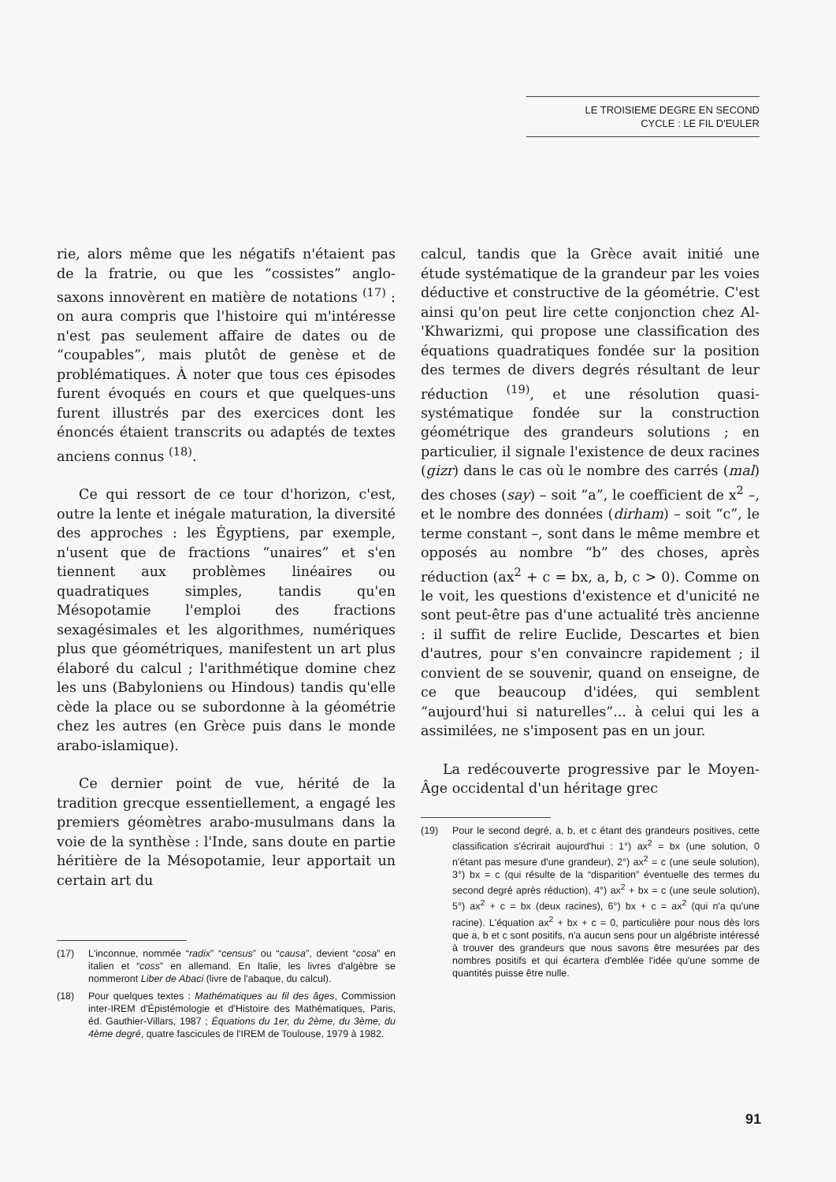LE TROISIEME DEGRE EN SECOND
CYCLE : LE FIL D'EULER
rie, alors même que les négatifs n'étaient pas de la fratrie, ou que les “cossistes” anglo-saxons innovèrent en matière de notations <sup>(17)</sup> : on aura compris que l'histoire qui m'intéresse n'est pas seulement affaire de dates ou de “coupables”, mais plutôt de genèse et de problématiques. À noter que tous ces épisodes furent évoqués en cours et que quelques-uns furent illustrés par des exercices dont les énoncés étaient transcrits ou adaptés de textes anciens connus <sup>(18)</sup>.
Ce qui ressort de ce tour d'horizon, c'est, outre la lente et inégale maturation, la diversité des approches : les Égyptiens, par exemple, n'usent que de fractions “unaires” et s'en tiennent aux problèmes linéaires ou quadratiques simples, tandis qu'en Mésopotamie l'emploi des fractions sexagésimales et les algorithmes, numériques plus que géométriques, manifestent un art plus élaboré du calcul ; l'arithmétique domine chez les uns (Babyloniens ou Hindous) tandis qu'elle cède la place ou se subordonne à la géométrie chez les autres (en Grèce puis dans le monde arabo-islamique).
Ce dernier point de vue, hérité de la tradition grecque essentiellement, a engagé les premiers géomètres arabo-musulmans dans la voie de la synthèse : l'Inde, sans doute en partie héritière de la Mésopotamie, leur apportait un certain art du
(17) L'inconnue, nommée “radix” “census” ou “causa”, devient “cosa” en italien et “coss” en allemand. En Italie, les livres d'algèbre se nommeront Liber de Abaci (livre de l'abaque, du calcul).
(18) Pour quelques textes : Mathématiques au fil des âges, Commission inter-IREM d'Épistémologie et d'Histoire des Mathématiques, Paris, éd. Gauthier-Villars, 1987 ; Équations du 1er, du 2ème, du 3ème, du 4ème degré, quatre fascicules de l'IREM de Toulouse, 1979 à 1982.
calcul, tandis que la Grèce avait initié une étude systématique de la grandeur par les voies déductive et constructive de la géométrie. C'est ainsi qu'on peut lire cette conjonction chez Al-'Khwarizmi, qui propose une classification des équations quadratiques fondée sur la position des termes de divers degrés résultant de leur réduction <sup>(19)</sup>, et une résolution quasi-systématique fondée sur la construction géométrique des grandeurs solutions ; en particulier, il signale l'existence de deux racines (gizr) dans le cas où le nombre des carrés (mal) des choses (say) – soit “a”, le coefficient de x<sup>2</sup> –, et le nombre des données (dirham) – soit “c”, le terme constant –, sont dans le même membre et opposés au nombre “b” des choses, après réduction (ax<sup>2</sup> + c = bx, a, b, c > 0). Comme on le voit, les questions d'existence et d'unicité ne sont peut-être pas d'une actualité très ancienne : il suffit de relire Euclide, Descartes et bien d'autres, pour s'en convaincre rapidement ; il convient de se souvenir, quand on enseigne, de ce que beaucoup d'idées, qui semblent “aujourd'hui si naturelles”... à celui qui les a assimilées, ne s'imposent pas en un jour.
La redécouverte progressive par le Moyen-Âge occidental d'un héritage grec
(19) Pour le second degré, a, b, et c étant des grandeurs positives, cette classification s'écrirait aujourd'hui : 1°) ax<sup>2</sup> = bx (une solution, 0 n'étant pas mesure d'une grandeur), 2°) ax<sup>2</sup> = c (une seule solution), 3°) bx = c (qui résulte de la “disparition” éventuelle des termes du second degré après réduction), 4°) ax<sup>2</sup> + bx = c (une seule solution), 5°) ax<sup>2</sup> + c = bx (deux racines), 6°) bx + c = ax<sup>2</sup> (qui n'a qu'une racine). L'équation ax<sup>2</sup> + bx + c = 0, particulière pour nous dès lors que a, b et c sont positifs, n'a aucun sens pour un algébriste intéressé à trouver des grandeurs que nous savons être mesurées par des nombres positifs et qui écartera d'emblée l'idée qu'une somme de quantités puisse être nulle.
91